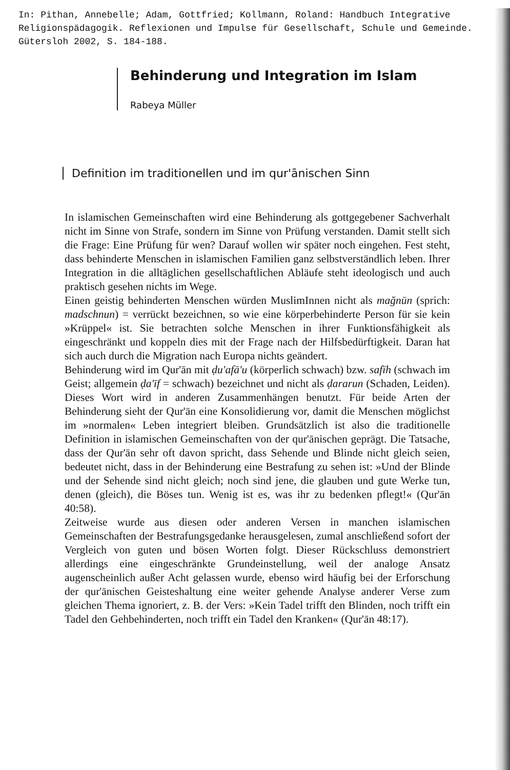In: Pithan, Annebelle; Adam, Gottfried; Kollmann, Roland: Handbuch Integrative Religionspädagogik. Reflexionen und Impulse für Gesellschaft, Schule und Gemeinde. Gütersloh 2002, S. 184-188.
Behinderung und Integration im Islam
Rabeya Müller
Definition im traditionellen und im qur'ānischen Sinn
In islamischen Gemeinschaften wird eine Behinderung als gottgegebener Sachverhalt nicht im Sinne von Strafe, sondern im Sinne von Prüfung verstanden. Damit stellt sich die Frage: Eine Prüfung für wen? Darauf wollen wir später noch eingehen. Fest steht, dass behinderte Menschen in islamischen Familien ganz selbstverständlich leben. Ihrer Integration in die alltäglichen gesellschaftlichen Abläufe steht ideologisch und auch praktisch gesehen nichts im Wege.
Einen geistig behinderten Menschen würden MuslimInnen nicht als mağnūn (sprich: madschnun) = verrückt bezeichnen, so wie eine körperbehinderte Person für sie kein »Krüppel« ist. Sie betrachten solche Menschen in ihrer Funktionsfähigkeit als eingeschränkt und koppeln dies mit der Frage nach der Hilfsbedürftigkeit. Daran hat sich auch durch die Migration nach Europa nichts geändert.
Behinderung wird im Qur'ān mit ḍu'afā'u (körperlich schwach) bzw. safīh (schwach im Geist; allgemein ḍa'īf = schwach) bezeichnet und nicht als ḍararun (Schaden, Leiden). Dieses Wort wird in anderen Zusammenhängen benutzt. Für beide Arten der Behinderung sieht der Qur'ān eine Konsolidierung vor, damit die Menschen möglichst im »normalen« Leben integriert bleiben. Grundsätzlich ist also die traditionelle Definition in islamischen Gemeinschaften von der qur'ānischen geprägt. Die Tatsache, dass der Qur'ān sehr oft davon spricht, dass Sehende und Blinde nicht gleich seien, bedeutet nicht, dass in der Behinderung eine Bestrafung zu sehen ist: »Und der Blinde und der Sehende sind nicht gleich; noch sind jene, die glauben und gute Werke tun, denen (gleich), die Böses tun. Wenig ist es, was ihr zu bedenken pflegt!« (Qur'ān 40:58).
Zeitweise wurde aus diesen oder anderen Versen in manchen islamischen Gemeinschaften der Bestrafungsgedanke herausgelesen, zumal anschließend sofort der Vergleich von guten und bösen Worten folgt. Dieser Rückschluss demonstriert allerdings eine eingeschränkte Grundeinstellung, weil der analoge Ansatz augenscheinlich außer Acht gelassen wurde, ebenso wird häufig bei der Erforschung der qur'ānischen Geisteshaltung eine weiter gehende Analyse anderer Verse zum gleichen Thema ignoriert, z. B. der Vers: »Kein Tadel trifft den Blinden, noch trifft ein Tadel den Gehbehinderten, noch trifft ein Tadel den Kranken« (Qur'ān 48:17).